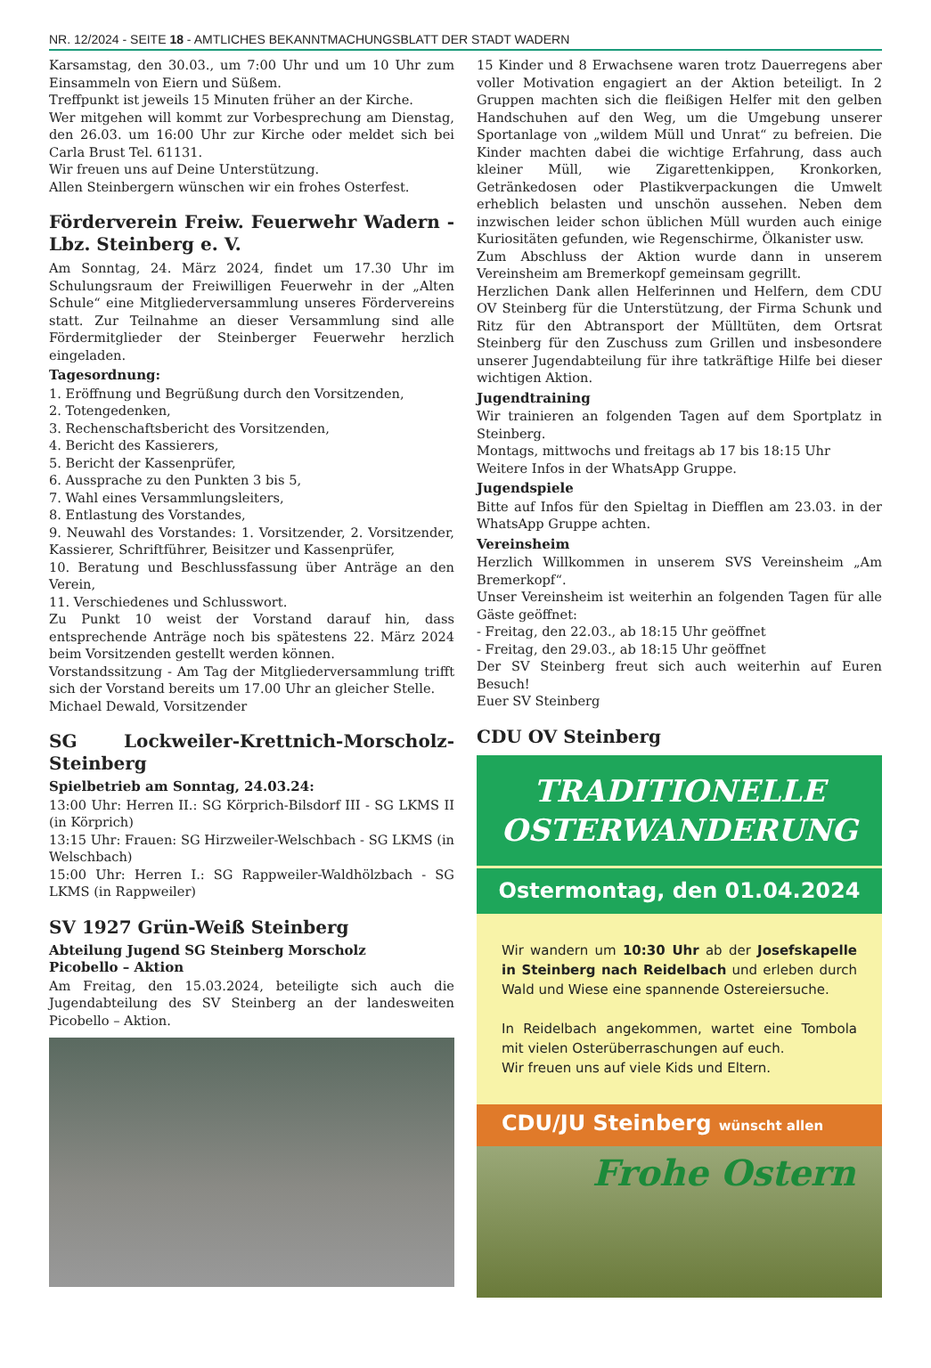NR. 12/2024 - SEITE 18 - AMTLICHES BEKANNTMACHUNGSBLATT DER STADT WADERN
Karsamstag, den 30.03., um 7:00 Uhr und um 10 Uhr zum Einsammeln von Eiern und Süßem.
Treffpunkt ist jeweils 15 Minuten früher an der Kirche.
Wer mitgehen will kommt zur Vorbesprechung am Dienstag, den 26.03. um 16:00 Uhr zur Kirche oder meldet sich bei Carla Brust Tel. 61131.
Wir freuen uns auf Deine Unterstützung.
Allen Steinbergern wünschen wir ein frohes Osterfest.
Förderverein Freiw. Feuerwehr Wadern - Lbz. Steinberg e. V.
Am Sonntag, 24. März 2024, findet um 17.30 Uhr im Schulungsraum der Freiwilligen Feuerwehr in der „Alten Schule“ eine Mitgliederversammlung unseres Fördervereins statt. Zur Teilnahme an dieser Versammlung sind alle Fördermitglieder der Steinberger Feuerwehr herzlich eingeladen.
Tagesordnung:
1. Eröffnung und Begrüßung durch den Vorsitzenden,
2. Totengedenken,
3. Rechenschaftsbericht des Vorsitzenden,
4. Bericht des Kassierers,
5. Bericht der Kassenprüfer,
6. Aussprache zu den Punkten 3 bis 5,
7. Wahl eines Versammlungsleiters,
8. Entlastung des Vorstandes,
9. Neuwahl des Vorstandes: 1. Vorsitzender, 2. Vorsitzender, Kassierer, Schriftführer, Beisitzer und Kassenprüfer,
10. Beratung und Beschlussfassung über Anträge an den Verein,
11. Verschiedenes und Schlusswort.
Zu Punkt 10 weist der Vorstand darauf hin, dass entsprechende Anträge noch bis spätestens 22. März 2024 beim Vorsitzenden gestellt werden können.
Vorstandssitzung - Am Tag der Mitgliederversammlung trifft sich der Vorstand bereits um 17.00 Uhr an gleicher Stelle.
Michael Dewald, Vorsitzender
SG Lockweiler-Krettnich-Morscholz-Steinberg
Spielbetrieb am Sonntag, 24.03.24:
13:00 Uhr: Herren II.: SG Körprich-Bilsdorf III - SG LKMS II (in Körprich)
13:15 Uhr: Frauen: SG Hirzweiler-Welschbach - SG LKMS (in Welschbach)
15:00 Uhr: Herren I.: SG Rappweiler-Waldhölzbach - SG LKMS (in Rappweiler)
SV 1927 Grün-Weiß Steinberg
Abteilung Jugend SG Steinberg Morscholz
Picobello – Aktion
Am Freitag, den 15.03.2024, beteiligte sich auch die Jugendabteilung des SV Steinberg an der landesweiten Picobello – Aktion.
15 Kinder und 8 Erwachsene waren trotz Dauerregens aber voller Motivation engagiert an der Aktion beteiligt. In 2 Gruppen machten sich die fleißigen Helfer mit den gelben Handschuhen auf den Weg, um die Umgebung unserer Sportanlage von „wildem Müll und Unrat“ zu befreien. Die Kinder machten dabei die wichtige Erfahrung, dass auch kleiner Müll, wie Zigarettenkippen, Kronkorken, Getränkedosen oder Plastikverpackungen die Umwelt erheblich belasten und unschön aussehen. Neben dem inzwischen leider schon üblichen Müll wurden auch einige Kuriositäten gefunden, wie Regenschirme, Ölkanister usw.
Zum Abschluss der Aktion wurde dann in unserem Vereinsheim am Bremerkopf gemeinsam gegrillt.
Herzlichen Dank allen Helferinnen und Helfern, dem CDU OV Steinberg für die Unterstützung, der Firma Schunk und Ritz für den Abtransport der Mülltüten, dem Ortsrat Steinberg für den Zuschuss zum Grillen und insbesondere unserer Jugendabteilung für ihre tatkräftige Hilfe bei dieser wichtigen Aktion.
Jugendtraining
Wir trainieren an folgenden Tagen auf dem Sportplatz in Steinberg.
Montags, mittwochs und freitags ab 17 bis 18:15 Uhr
Weitere Infos in der WhatsApp Gruppe.
Jugendspiele
Bitte auf Infos für den Spieltag in Diefflen am 23.03. in der WhatsApp Gruppe achten.
Vereinsheim
Herzlich Willkommen in unserem SVS Vereinsheim „Am Bremerkopf“.
Unser Vereinsheim ist weiterhin an folgenden Tagen für alle Gäste geöffnet:
- Freitag, den 22.03., ab 18:15 Uhr geöffnet
- Freitag, den 29.03., ab 18:15 Uhr geöffnet
Der SV Steinberg freut sich auch weiterhin auf Euren Besuch!
Euer SV Steinberg
CDU OV Steinberg
TRADITIONELLE
OSTERWANDERUNG
Ostermontag, den 01.04.2024
Wir wandern um 10:30 Uhr ab der Josefskapelle in Steinberg nach Reidelbach und erleben durch Wald und Wiese eine spannende Ostereiersuche.
In Reidelbach angekommen, wartet eine Tombola mit vielen Osterüberraschungen auf euch.
Wir freuen uns auf viele Kids und Eltern.
CDU/JU Steinberg wünscht allen
Frohe Ostern